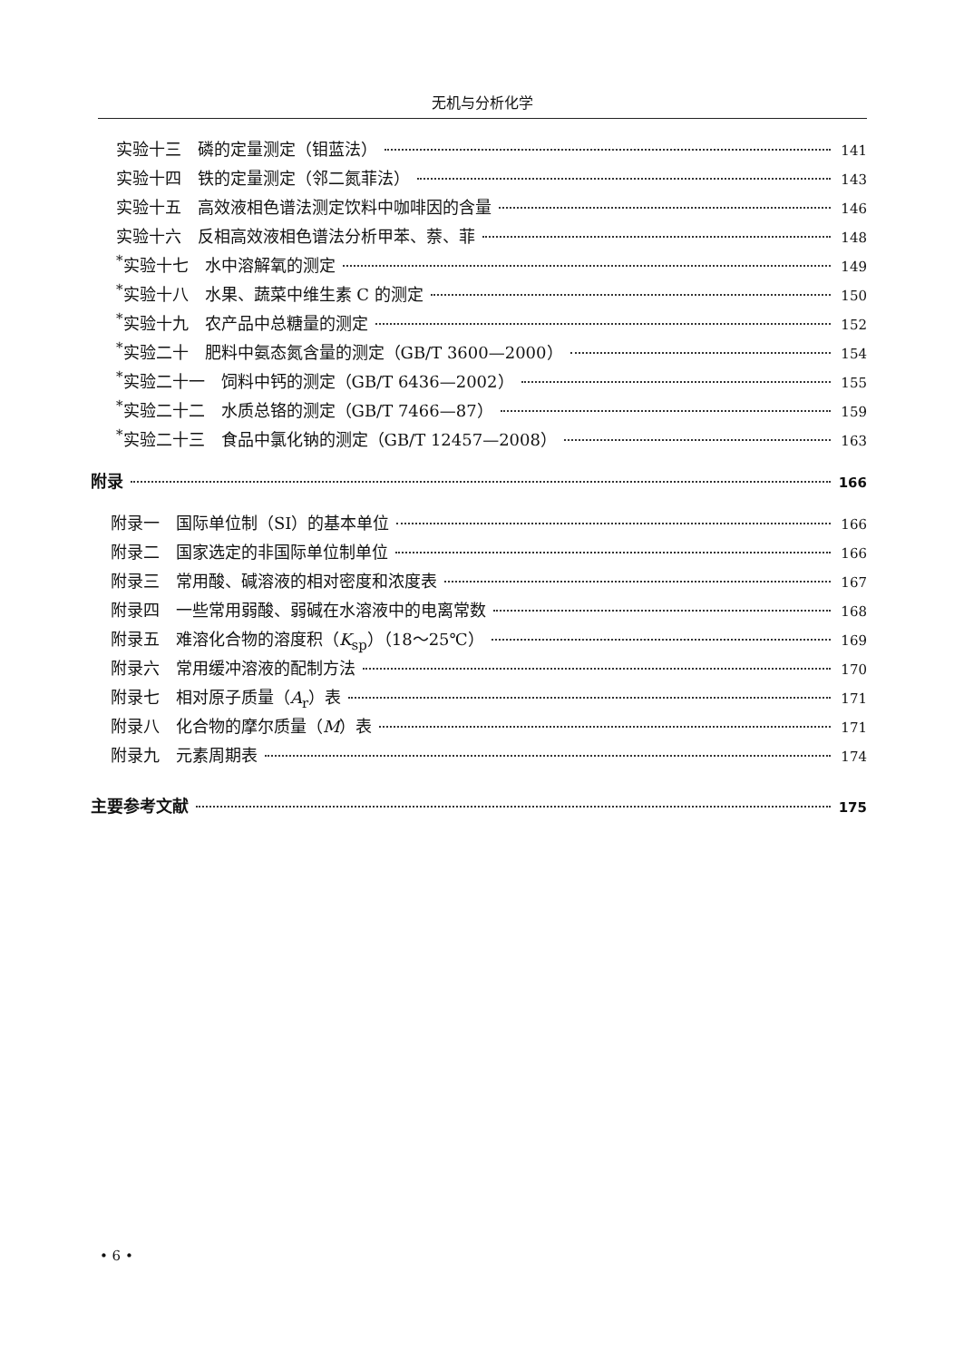无机与分析化学
实验十三　磷的定量测定（钼蓝法） 141
实验十四　铁的定量测定（邻二氮菲法） 143
实验十五　高效液相色谱法测定饮料中咖啡因的含量 146
实验十六　反相高效液相色谱法分析甲苯、萘、菲 148
<sup>*</sup> 实验十七　水中溶解氧的测定 149
<sup>*</sup> 实验十八　水果、蔬菜中维生素 C 的测定 150
<sup>*</sup> 实验十九　农产品中总糖量的测定 152
<sup>*</sup> 实验二十　肥料中氨态氮含量的测定（GB/T 3600—2000） 154
<sup>*</sup> 实验二十一　饲料中钙的测定（GB/T 6436—2002） 155
<sup>*</sup> 实验二十二　水质总铬的测定（GB/T 7466—87） 159
<sup>*</sup> 实验二十三　食品中氯化钠的测定（GB/T 12457—2008） 163
附录 166
附录一　国际单位制（SI）的基本单位 166
附录二　国家选定的非国际单位制单位 166
附录三　常用酸、碱溶液的相对密度和浓度表 167
附录四　一些常用弱酸、弱碱在水溶液中的电离常数 168
附录五　难溶化合物的溶度积（K<sub>sp</sub>）（18～25℃） 169
附录六　常用缓冲溶液的配制方法 170
附录七　相对原子质量（A<sub>r</sub>）表 171
附录八　化合物的摩尔质量（M）表 171
附录九　元素周期表 174
主要参考文献 175
• 6 •